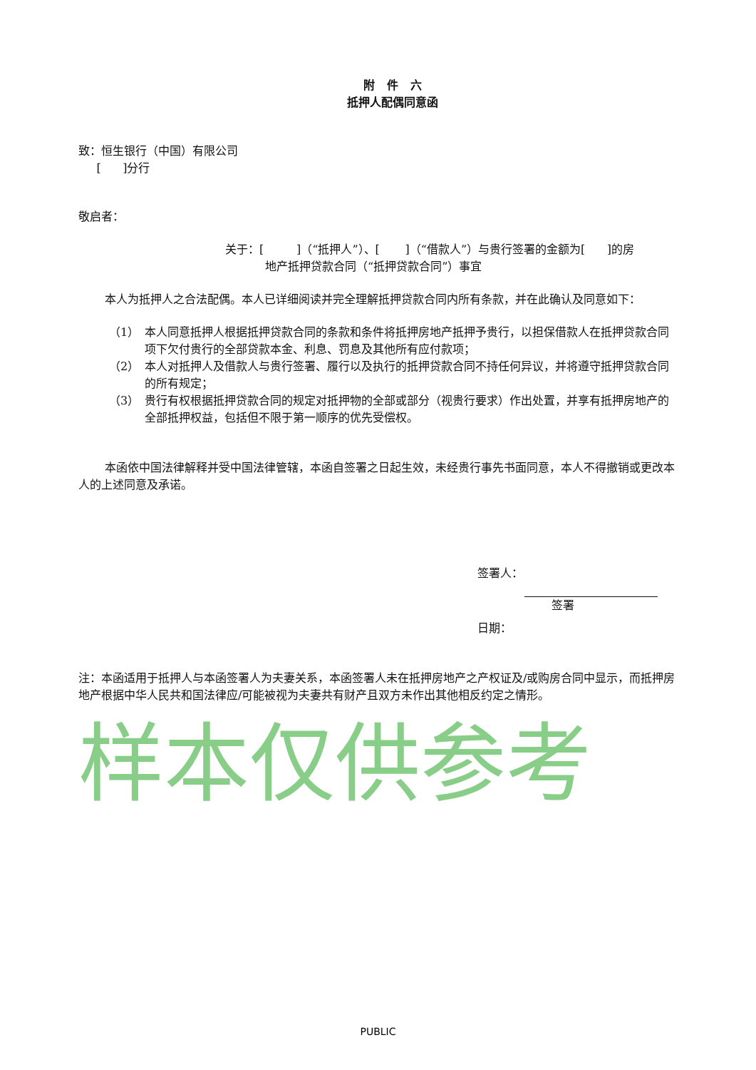附 件 六
抵押人配偶同意函
致：恒生银行（中国）有限公司
[ ]分行
敬启者：
关于：[ ]（“抵押人”）、[ ]（“借款人”）与贵行签署的金额为[ ]的房
地产抵押贷款合同（“抵押贷款合同”）事宜
本人为抵押人之合法配偶。本人已详细阅读并完全理解抵押贷款合同内所有条款，并在此确认及同意如下：
（1） 本人同意抵押人根据抵押贷款合同的条款和条件将抵押房地产抵押予贵行，以担保借款人在抵押贷款合同项下欠付贵行的全部贷款本金、利息、罚息及其他所有应付款项；
（2） 本人对抵押人及借款人与贵行签署、履行以及执行的抵押贷款合同不持任何异议，并将遵守抵押贷款合同的所有规定；
（3） 贵行有权根据抵押贷款合同的规定对抵押物的全部或部分（视贵行要求）作出处置，并享有抵押房地产的全部抵押权益，包括但不限于第一顺序的优先受偿权。
本函依中国法律解释并受中国法律管辖，本函自签署之日起生效，未经贵行事先书面同意，本人不得撤销或更改本人的上述同意及承诺。
签署人：
签署
日期：
注：本函适用于抵押人与本函签署人为夫妻关系，本函签署人未在抵押房地产之产权证及/或购房合同中显示，而抵押房地产根据中华人民共和国法律应/可能被视为夫妻共有财产且双方未作出其他相反约定之情形。
样本仅供参考
PUBLIC